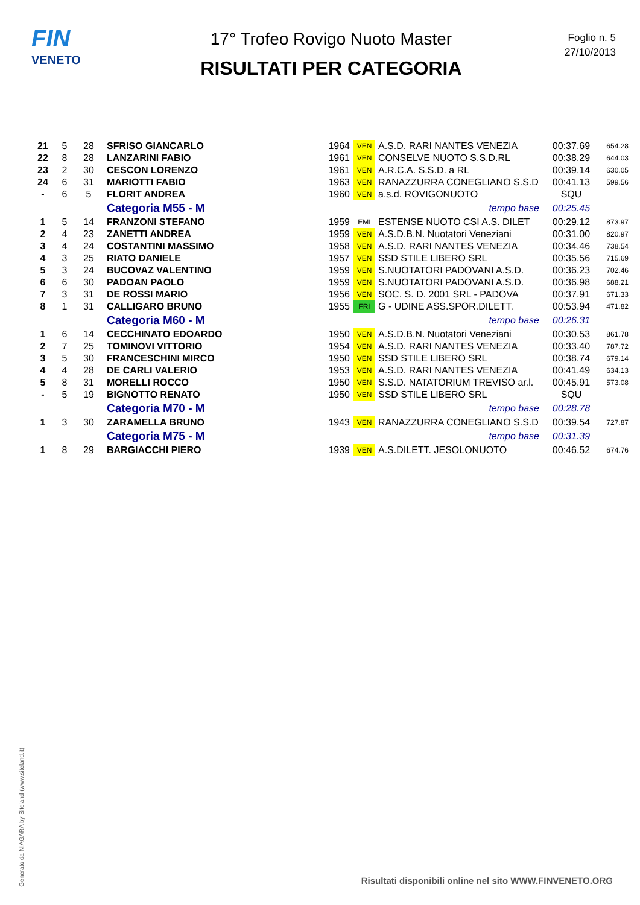FIN
VENETO
17° Trofeo Rovigo Nuoto Master
RISULTATI PER CATEGORIA
Foglio n. 5
27/10/2013
| 21 | 5 | 28 | SFRISO GIANCARLO | 1964 | VEN | A.S.D. RARI NANTES VENEZIA | 00:37.69 | 654.28 |
| 22 | 8 | 28 | LANZARINI FABIO | 1961 | VEN | CONSELVE NUOTO S.S.D.RL | 00:38.29 | 644.03 |
| 23 | 2 | 30 | CESCON LORENZO | 1961 | VEN | A.R.C.A. S.S.D. a RL | 00:39.14 | 630.05 |
| 24 | 6 | 31 | MARIOTTI FABIO | 1963 | VEN | RANAZZURRA CONEGLIANO S.S.D | 00:41.13 | 599.56 |
| - | 6 | 5 | FLORIT ANDREA | 1960 | VEN | a.s.d. ROVIGONUOTO | SQU | |
| | | | Categoria M55 - M | tempo base | | | 00:25.45 | |
| 1 | 5 | 14 | FRANZONI STEFANO | 1959 | EMI | ESTENSE NUOTO CSI A.S. DILET | 00:29.12 | 873.97 |
| 2 | 4 | 23 | ZANETTI ANDREA | 1959 | VEN | A.S.D.B.N. Nuotatori Veneziani | 00:31.00 | 820.97 |
| 3 | 4 | 24 | COSTANTINI MASSIMO | 1958 | VEN | A.S.D. RARI NANTES VENEZIA | 00:34.46 | 738.54 |
| 4 | 3 | 25 | RIATO DANIELE | 1957 | VEN | SSD STILE LIBERO SRL | 00:35.56 | 715.69 |
| 5 | 3 | 24 | BUCOVAZ VALENTINO | 1959 | VEN | S.NUOTATORI PADOVANI A.S.D. | 00:36.23 | 702.46 |
| 6 | 6 | 30 | PADOAN PAOLO | 1959 | VEN | S.NUOTATORI PADOVANI A.S.D. | 00:36.98 | 688.21 |
| 7 | 3 | 31 | DE ROSSI MARIO | 1956 | VEN | SOC. S. D. 2001 SRL - PADOVA | 00:37.91 | 671.33 |
| 8 | 1 | 31 | CALLIGARO BRUNO | 1955 | FRI | G - UDINE ASS.SPOR.DILETT. | 00:53.94 | 471.82 |
| | | | Categoria M60 - M | tempo base | | | 00:26.31 | |
| 1 | 6 | 14 | CECCHINATO EDOARDO | 1950 | VEN | A.S.D.B.N. Nuotatori Veneziani | 00:30.53 | 861.78 |
| 2 | 7 | 25 | TOMINOVI VITTORIO | 1954 | VEN | A.S.D. RARI NANTES VENEZIA | 00:33.40 | 787.72 |
| 3 | 5 | 30 | FRANCESCHINI MIRCO | 1950 | VEN | SSD STILE LIBERO SRL | 00:38.74 | 679.14 |
| 4 | 4 | 28 | DE CARLI VALERIO | 1953 | VEN | A.S.D. RARI NANTES VENEZIA | 00:41.49 | 634.13 |
| 5 | 8 | 31 | MORELLI ROCCO | 1950 | VEN | S.S.D. NATATORIUM TREVISO ar.l. | 00:45.91 | 573.08 |
| - | 5 | 19 | BIGNOTTO RENATO | 1950 | VEN | SSD STILE LIBERO SRL | SQU | |
| | | | Categoria M70 - M | tempo base | | | 00:28.78 | |
| 1 | 3 | 30 | ZARAMELLA BRUNO | 1943 | VEN | RANAZZURRA CONEGLIANO S.S.D | 00:39.54 | 727.87 |
| | | | Categoria M75 - M | tempo base | | | 00:31.39 | |
| 1 | 8 | 29 | BARGIACCHI PIERO | 1939 | VEN | A.S.DILETT. JESOLONUOTO | 00:46.52 | 674.76 |
Generato da NIAGARA by Siteland (www.siteland.it)
Risultati disponibili online nel sito WWW.FINVENETO.ORG